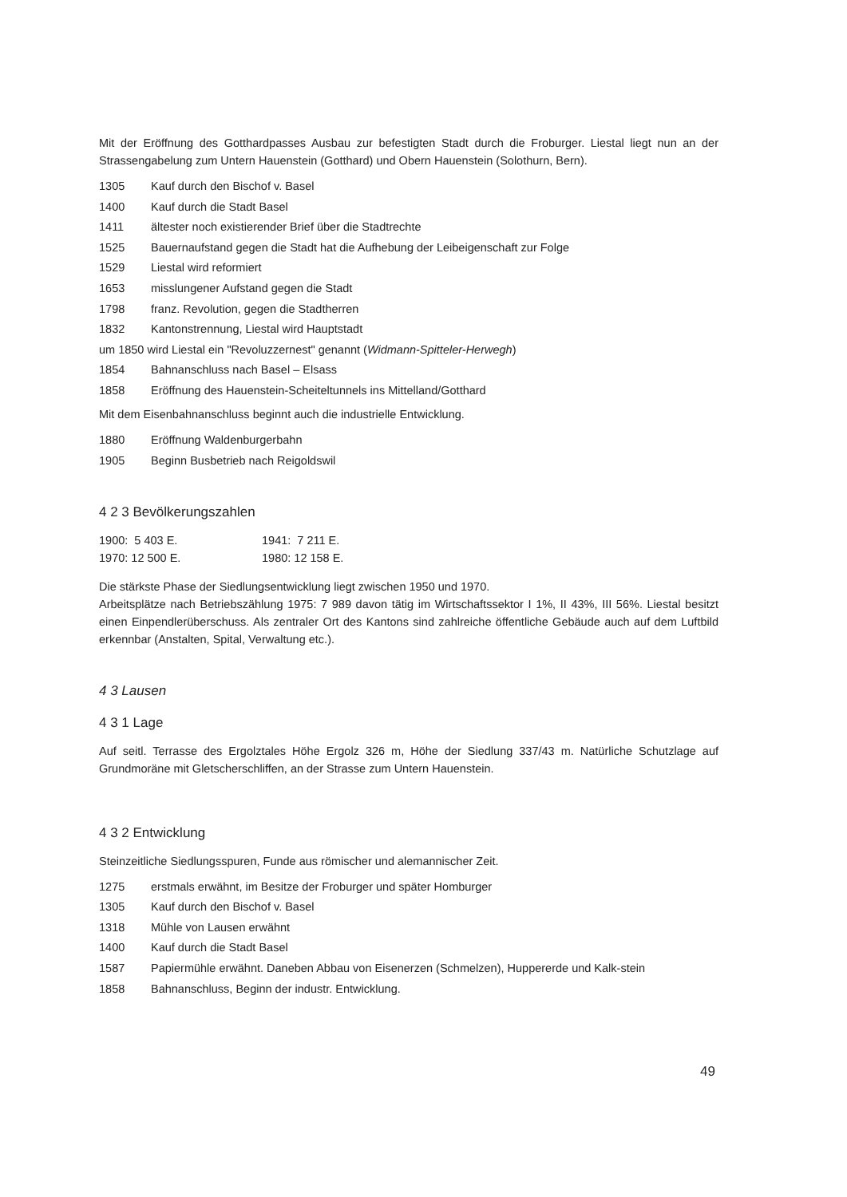Mit der Eröffnung des Gotthardpasses Ausbau zur befestigten Stadt durch die Froburger. Liestal liegt nun an der Strassengabelung zum Untern Hauenstein (Gotthard) und Obern Hauenstein (Solothurn, Bern).
1305 Kauf durch den Bischof v. Basel
1400 Kauf durch die Stadt Basel
1411 ältester noch existierender Brief über die Stadtrechte
1525 Bauernaufstand gegen die Stadt hat die Aufhebung der Leibeigenschaft zur Folge
1529 Liestal wird reformiert
1653 misslungener Aufstand gegen die Stadt
1798 franz. Revolution, gegen die Stadtherren
1832 Kantonstrennung, Liestal wird Hauptstadt
um 1850 wird Liestal ein "Revoluzzernest" genannt (Widmann-Spitteler-Herwegh)
1854 Bahnanschluss nach Basel – Elsass
1858 Eröffnung des Hauenstein-Scheiteltunnels ins Mittelland/Gotthard
Mit dem Eisenbahnanschluss beginnt auch die industrielle Entwicklung.
1880 Eröffnung Waldenburgerbahn
1905 Beginn Busbetrieb nach Reigoldswil
4 2 3 Bevölkerungszahlen
| 1900: 5 403 E. | 1941: 7 211 E. |
| 1970: 12 500 E. | 1980: 12 158 E. |
Die stärkste Phase der Siedlungsentwicklung liegt zwischen 1950 und 1970.
Arbeitsplätze nach Betriebszählung 1975: 7 989 davon tätig im Wirtschaftssektor I 1%, II 43%, III 56%. Liestal besitzt einen Einpendlerüberschuss. Als zentraler Ort des Kantons sind zahlreiche öffentliche Gebäude auch auf dem Luftbild erkennbar (Anstalten, Spital, Verwaltung etc.).
4 3 Lausen
4 3 1 Lage
Auf seitl. Terrasse des Ergolztales Höhe Ergolz 326 m, Höhe der Siedlung 337/43 m. Natürliche Schutzlage auf Grundmoräne mit Gletscherschliffen, an der Strasse zum Untern Hauenstein.
4 3 2 Entwicklung
Steinzeitliche Siedlungsspuren, Funde aus römischer und alemannischer Zeit.
1275 erstmals erwähnt, im Besitze der Froburger und später Homburger
1305 Kauf durch den Bischof v. Basel
1318 Mühle von Lausen erwähnt
1400 Kauf durch die Stadt Basel
1587 Papiermühle erwähnt. Daneben Abbau von Eisenerzen (Schmelzen), Huppererde und Kalk-stein
1858 Bahnanschluss, Beginn der industr. Entwicklung.
49